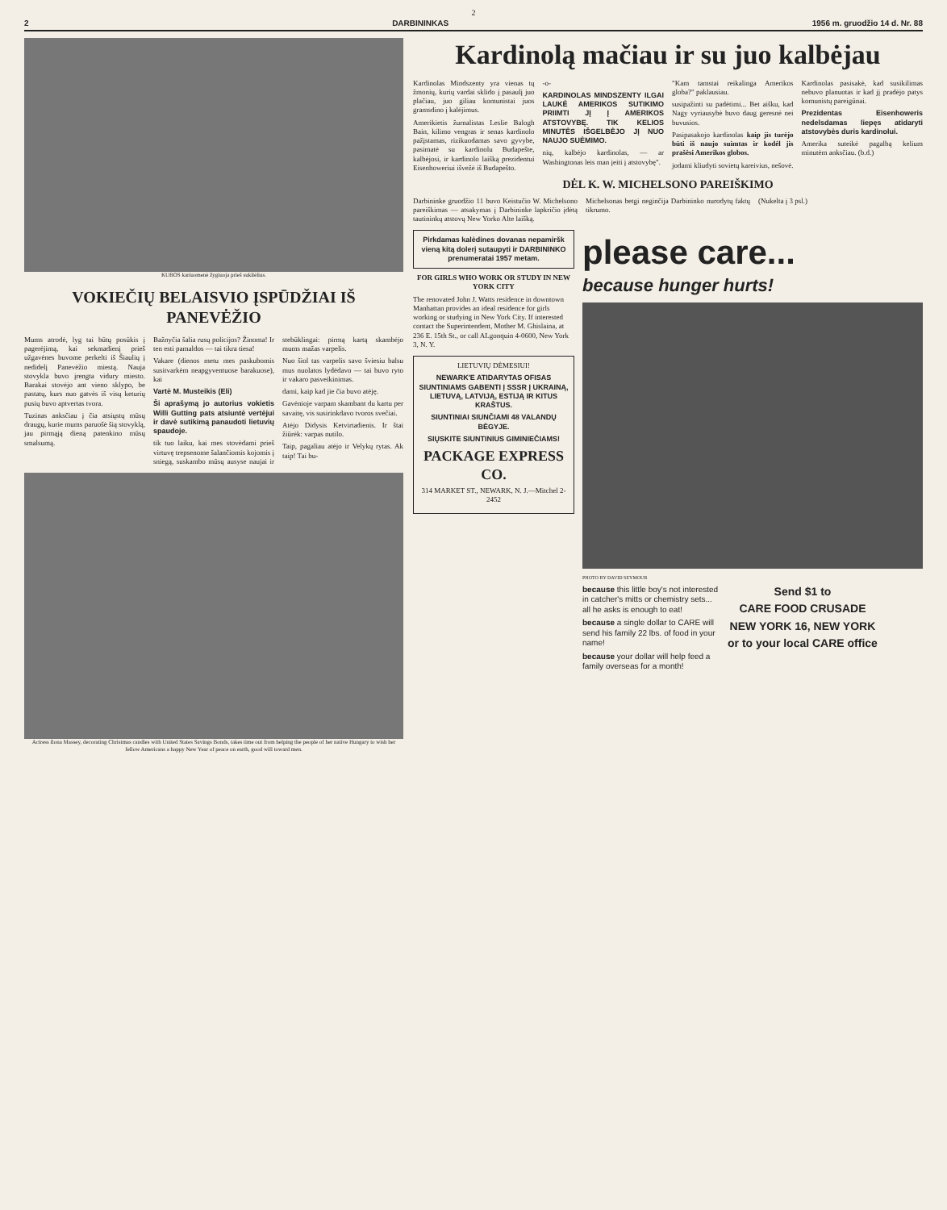2
2 DARBININKAS 1956 m. gruodžio 14 d. Nr. 88
KUBOS kariuomenė žygiuoja prieš sukilėlius.
VOKIEČIŲ BELAISVIO ĮSPŪDŽIAI IŠ PANEVĖŽIO
Mums atrodė, lyg tai būtų posūkis į pagerėjimą, kai sekmadienį prieš užgavėnes buvome perkelti iš Šiaulių į nedidelį Panevėžio miestą. Nauja stovykla buvo įrengta vidury miesto. Barakai stovėjo ant vieno sklypo, be pastatų, kurs nuo gatvės iš visų keturių pusių buvo aptvertas tvora.
Tuzinas anksčiau į čia atsiųstų mūsų draugų, kurie mums paruošė šią stovyklą, jau pirmąją dieną patenkino mūsų smalsumą.
Bažnyčia šalia rusų policijos? Žinoma! Ir ten esti pamaldos — tai tikra tiesa!
Vakare (dienos metu mes paskubomis susitvarkėm neapgyventuose barakuose), kai
Vartė M. Musteikis (Eli)
Ši aprašymą jo autorius vokietis Willi Gutting pats atsiuntė vertėjui ir davė sutikimą panaudoti lietuvių spaudoje.
tik tuo laiku, kai mes stovėdami prieš virtuvę trepsenome šalančiomis kojomis į sniegą, suskambo mūsų ausyse naujai ir stebūklingai: pirmą kartą skambėjo mums mažas varpelis.
Nuo šiol tas varpelis savo šviesiu balsu mus nuolatos lydėdavo — tai buvo ryto ir vakaro pasveikinimas.
dami, kaip kad jie čia buvo atėję.
Gavėnioje varpam skambant du kartu per savaitę, vis susirinkdavo tvoros svečiai.
Atėjo Didysis Ketvirtadienis. Ir štai žiūrėk: varpas nutilo.
Taip, pagaliau atėjo ir Velykų rytas. Ak taip! Tai bu-
Actress Ilona Massey, decorating Christmas candles with United States Savings Bonds, takes time out from helping the people of her native Hungary to wish her fellow Americans a happy New Year of peace on earth, good will toward men.
Kardinolą mačiau ir su juo kalbėjau
Kardinolas Mindszenty yra vienas tų žmonių, kurių vardai sklido į pasaulį juo plačiau, juo giliau komunistai juos gramsdino į kalėjimus.
Amerikietis žurnalistas Leslie Balogh Bain, kilimo vengras ir senas kardinolo pažįstamas, rizikuodamas savo gyvybe, pasimatė su kardinolu Budapešte, kalbėjosi, ir kardinolo laišką prezidentui Eisenhoweriui išvežė iš Budapešto.
-o-
KARDINOLAS MINDSZENTY ILGAI LAUKĖ AMERIKOS SUTIKIMO PRIIMTI JĮ Į AMERIKOS ATSTOVYBĘ. TIK KELIOS MINUTĖS IŠGELBĖJO JĮ NUO NAUJO SUĖMIMO.
nių, kalbėjo kardinolas, — ar Washingtonas leis man įeiti į atstovybę".
"Kam tamstai reikalinga Amerikos globa?" paklausiau.
susipažinti su padėtimi... Bet aišku, kad Nagy vyriausybė buvo daug geresnė nei buvusios.
Pasipasakojo kardinolas kaip jis turėjo būti iš naujo suimtas ir kodėl jis prašėsi Amerikos globos.
jodami kliudyti sovietų kareivius, nešovė.
Kardinolas pasisakė, kad susikilimas nebuvo planuotas ir kad jį pradėjo patys komunistų pareigūnai.
Prezidentas Eisenhoweris nedelsdamas liepęs atidaryti atstovybės duris kardinolui.
Amerika suteikė pagalbą kelium minutėm anksčiau. (b.d.)
DĖL K. W. MICHELSONO PAREIŠKIMO
Darbininke gruodžio 11 buvo Keistučio W. Michelsono pareiškimas — atsakymas į Darbininke lapkričio įdėtą tautininkų atstovų New Yorko Alte laišką.
Michelsonas betgi neginčija Darbininko nurodytų faktų tikrumo.
(Nukelta į 3 psl.)
Pirkdamas kalėdines dovanas nepamiršk vieną kitą dolerį sutaupyti ir DARBININKO prenumeratai 1957 metam.
FOR GIRLS WHO WORK OR STUDY IN NEW YORK CITY
The renovated John J. Watts residence in downtown Manhattan provides an ideal residence for girls working or studying in New York City. If interested contact the Superintendent, Mother M. Ghislaina, at 236 E. 15th St., or call ALgonquin 4-0600, New York 3, N. Y.
LIETUVIŲ DĖMESIUI!
NEWARK'E ATIDARYTAS OFISAS SIUNTINIAMS GABENTI Į SSSR Į UKRAINĄ, LIETUVĄ, LATVIJĄ, ESTIJĄ IR KITUS KRAŠTUS.
SIUNTINIAI SIUNČIAMI 48 VALANDŲ BĖGYJE.
SIŲSKITE SIUNTINIUS GIMINIEČIAMS!
PACKAGE EXPRESS CO.
314 MARKET ST., NEWARK, N. J.—Mitchel 2-2452
please care...
because hunger hurts!
PHOTO BY DAVID SEYMOUR
because this little boy's not interested in catcher's mitts or chemistry sets... all he asks is enough to eat!
because a single dollar to CARE will send his family 22 lbs. of food in your name!
because your dollar will help feed a family overseas for a month!
Send $1 to
CARE FOOD CRUSADE
NEW YORK 16, NEW YORK
or to your local CARE office